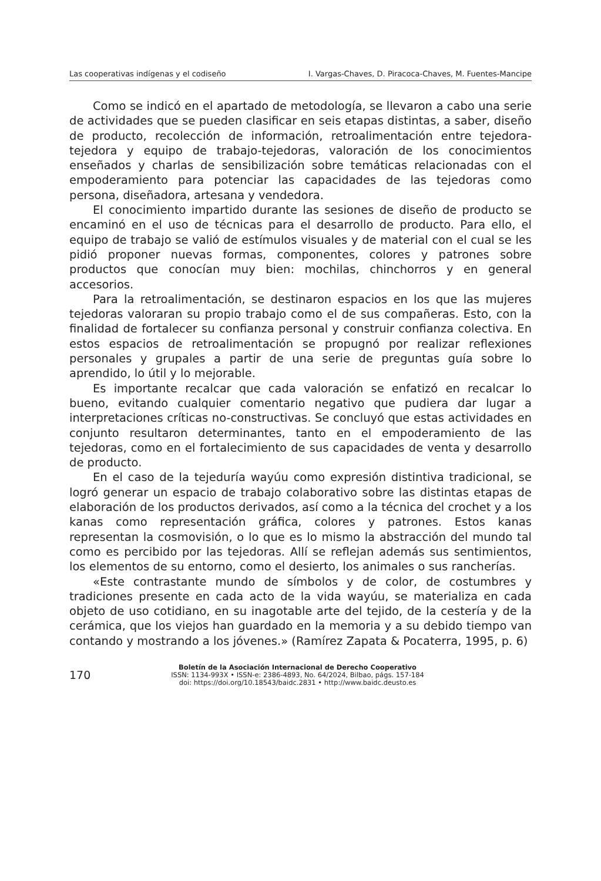Las cooperativas indígenas y el codiseño I. Vargas-Chaves, D. Piracoca-Chaves, M. Fuentes-Mancipe
Como se indicó en el apartado de metodología, se llevaron a cabo una serie de actividades que se pueden clasificar en seis etapas distintas, a saber, diseño de producto, recolección de información, retroalimentación entre tejedora-tejedora y equipo de trabajo-tejedoras, valoración de los conocimientos enseñados y charlas de sensibilización sobre temáticas relacionadas con el empoderamiento para potenciar las capacidades de las tejedoras como persona, diseñadora, artesana y vendedora.
El conocimiento impartido durante las sesiones de diseño de producto se encaminó en el uso de técnicas para el desarrollo de producto. Para ello, el equipo de trabajo se valió de estímulos visuales y de material con el cual se les pidió proponer nuevas formas, componentes, colores y patrones sobre productos que conocían muy bien: mochilas, chinchorros y en general accesorios.
Para la retroalimentación, se destinaron espacios en los que las mujeres tejedoras valoraran su propio trabajo como el de sus compañeras. Esto, con la finalidad de fortalecer su confianza personal y construir confianza colectiva. En estos espacios de retroalimentación se propugnó por realizar reflexiones personales y grupales a partir de una serie de preguntas guía sobre lo aprendido, lo útil y lo mejorable.
Es importante recalcar que cada valoración se enfatizó en recalcar lo bueno, evitando cualquier comentario negativo que pudiera dar lugar a interpretaciones críticas no-constructivas. Se concluyó que estas actividades en conjunto resultaron determinantes, tanto en el empoderamiento de las tejedoras, como en el fortalecimiento de sus capacidades de venta y desarrollo de producto.
En el caso de la tejeduría wayúu como expresión distintiva tradicional, se logró generar un espacio de trabajo colaborativo sobre las distintas etapas de elaboración de los productos derivados, así como a la técnica del crochet y a los kanas como representación gráfica, colores y patrones. Estos kanas representan la cosmovisión, o lo que es lo mismo la abstracción del mundo tal como es percibido por las tejedoras. Allí se reflejan además sus sentimientos, los elementos de su entorno, como el desierto, los animales o sus rancherías.
«Este contrastante mundo de símbolos y de color, de costumbres y tradiciones presente en cada acto de la vida wayúu, se materializa en cada objeto de uso cotidiano, en su inagotable arte del tejido, de la cestería y de la cerámica, que los viejos han guardado en la memoria y a su debido tiempo van contando y mostrando a los jóvenes.» (Ramírez Zapata & Pocaterra, 1995, p. 6)
170
Boletín de la Asociación Internacional de Derecho Cooperativo
ISSN: 1134-993X • ISSN-e: 2386-4893, No. 64/2024, Bilbao, págs. 157-184
doi: https://doi.org/10.18543/baidc.2831 • http://www.baidc.deusto.es